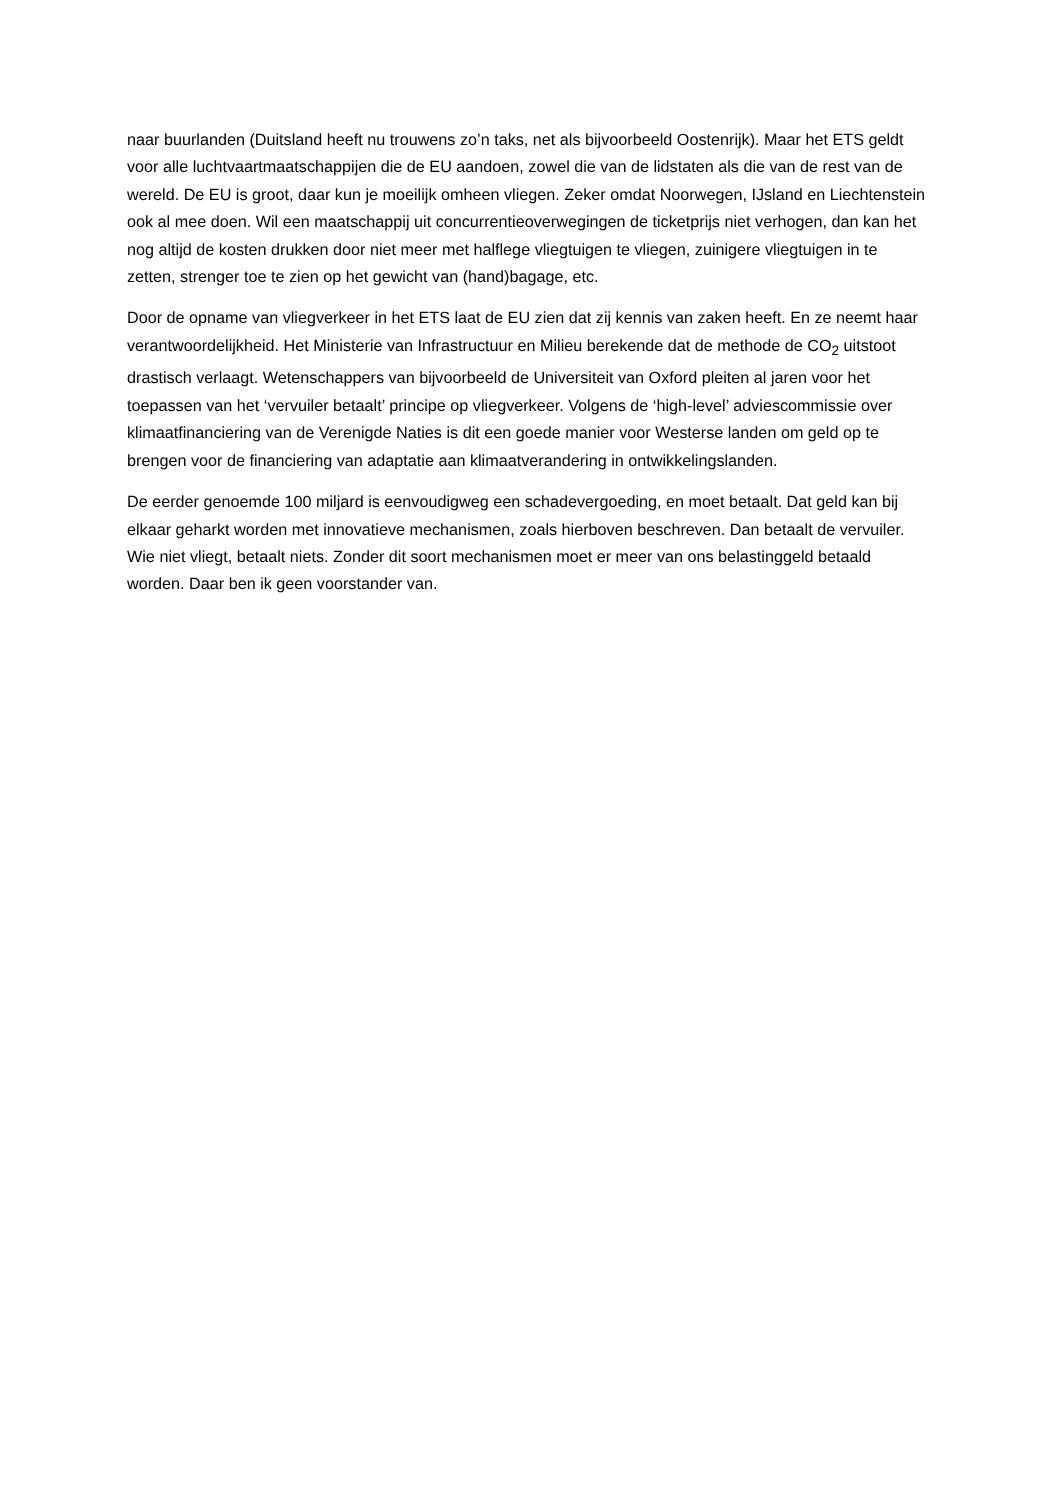naar buurlanden (Duitsland heeft nu trouwens zo’n taks, net als bijvoorbeeld Oostenrijk). Maar het ETS geldt voor alle luchtvaartmaatschappijen die de EU aandoen, zowel die van de lidstaten als die van de rest van de wereld. De EU is groot, daar kun je moeilijk omheen vliegen. Zeker omdat Noorwegen, IJsland en Liechtenstein ook al mee doen. Wil een maatschappij uit concurrentieoverwegingen de ticketprijs niet verhogen, dan kan het nog altijd de kosten drukken door niet meer met halflege vliegtuigen te vliegen, zuinigere vliegtuigen in te zetten, strenger toe te zien op het gewicht van (hand)bagage, etc.
Door de opname van vliegverkeer in het ETS laat de EU zien dat zij kennis van zaken heeft. En ze neemt haar verantwoordelijkheid. Het Ministerie van Infrastructuur en Milieu berekende dat de methode de CO<sub>2</sub> uitstoot drastisch verlaagt. Wetenschappers van bijvoorbeeld de Universiteit van Oxford pleiten al jaren voor het toepassen van het ‘vervuiler betaalt’ principe op vliegverkeer. Volgens de ‘high-level’ adviescommissie over klimaatfinanciering van de Verenigde Naties is dit een goede manier voor Westerse landen om geld op te brengen voor de financiering van adaptatie aan klimaatverandering in ontwikkelingslanden.
De eerder genoemde 100 miljard is eenvoudigweg een schadevergoeding, en moet betaalt. Dat geld kan bij elkaar geharkt worden met innovatieve mechanismen, zoals hierboven beschreven. Dan betaalt de vervuiler. Wie niet vliegt, betaalt niets. Zonder dit soort mechanismen moet er meer van ons belastinggeld betaald worden. Daar ben ik geen voorstander van.